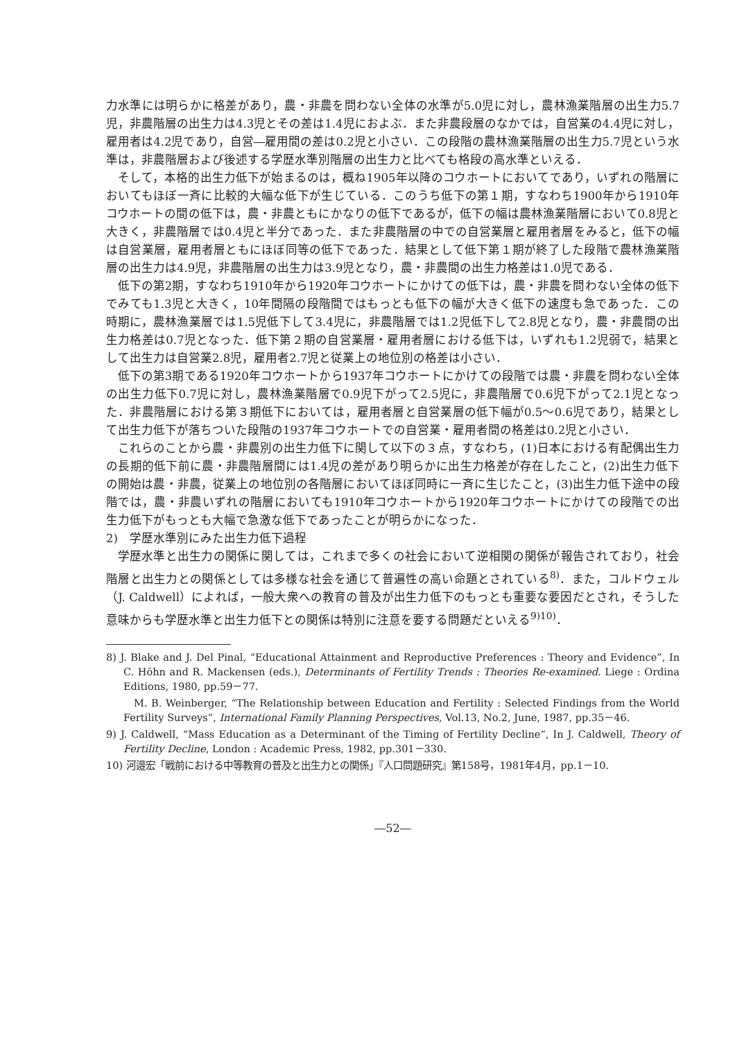力水準には明らかに格差があり，農・非農を問わない全体の水準が5.0児に対し，農林漁業階層の出生力5.7児，非農階層の出生力は4.3児とその差は1.4児におよぶ．また非農段層のなかでは，自営業の4.4児に対し，雇用者は4.2児であり，自営―雇用間の差は0.2児と小さい．この段階の農林漁業階層の出生力5.7児という水準は，非農階層および後述する学歴水準別階層の出生力と比べても格段の高水準といえる．
そして，本格的出生力低下が始まるのは，概ね1905年以降のコウホートにおいてであり，いずれの階層においてもほぼ一斉に比較的大幅な低下が生じている．このうち低下の第１期，すなわち1900年から1910年コウホートの間の低下は，農・非農ともにかなりの低下であるが，低下の幅は農林漁業階層において0.8児と大きく，非農階層では0.4児と半分であった．また非農階層の中での自営業層と雇用者層をみると，低下の幅は自営業層，雇用者層ともにほぼ同等の低下であった．結果として低下第１期が終了した段階で農林漁業階層の出生力は4.9児，非農階層の出生力は3.9児となり，農・非農間の出生力格差は1.0児である．
低下の第2期，すなわち1910年から1920年コウホートにかけての低下は，農・非農を問わない全体の低下でみても1.3児と大きく，10年間隔の段階間ではもっとも低下の幅が大きく低下の速度も急であった．この時期に，農林漁業層では1.5児低下して3.4児に，非農階層では1.2児低下して2.8児となり，農・非農間の出生力格差は0.7児となった．低下第２期の自営業層・雇用者層における低下は，いずれも1.2児弱で，結果として出生力は自営業2.8児，雇用者2.7児と従業上の地位別の格差は小さい．
低下の第3期である1920年コウホートから1937年コウホートにかけての段階では農・非農を問わない全体の出生力低下0.7児に対し，農林漁業階層で0.9児下がって2.5児に，非農階層で0.6児下がって2.1児となった．非農階層における第３期低下においては，雇用者層と自営業層の低下幅が0.5～0.6児であり，結果として出生力低下が落ちついた段階の1937年コウホートでの自営業・雇用者間の格差は0.2児と小さい．
これらのことから農・非農別の出生力低下に関して以下の３点，すなわち，(1)日本における有配偶出生力の長期的低下前に農・非農階層間には1.4児の差があり明らかに出生力格差が存在したこと，(2)出生力低下の開始は農・非農，従業上の地位別の各階層においてほぼ同時に一斉に生じたこと，(3)出生力低下途中の段階では，農・非農いずれの階層においても1910年コウホートから1920年コウホートにかけての段階での出生力低下がもっとも大幅で急激な低下であったことが明らかになった．
2)　学歴水準別にみた出生力低下過程
学歴水準と出生力の関係に関しては，これまで多くの社会において逆相関の関係が報告されており，社会階層と出生力との関係としては多様な社会を通じて普遍性の高い命題とされている<sup>8)</sup>．また，コルドウェル（J. Caldwell）によれば，一般大衆への教育の普及が出生力低下のもっとも重要な要因だとされ，そうした意味からも学歴水準と出生力低下との関係は特別に注意を要する問題だといえる<sup>9)10)</sup>．
8) J. Blake and J. Del Pinal, “Educational Attainment and Reproductive Preferences : Theory and Evidence”, In C. Höhn and R. Mackensen (eds.), Determinants of Fertility Trends : Theories Re-examined. Liege : Ordina Editions, 1980, pp.59－77.
M. B. Weinberger, “The Relationship between Education and Fertility : Selected Findings from the World Fertility Surveys”, International Family Planning Perspectives, Vol.13, No.2, June, 1987, pp.35－46.
9) J. Caldwell, “Mass Education as a Determinant of the Timing of Fertility Decline”, In J. Caldwell, Theory of Fertility Decline, London : Academic Press, 1982, pp.301－330.
10) 河邉宏「戦前における中等教育の普及と出生力との関係」『人口問題研究』第158号，1981年4月，pp.1－10.
―52―